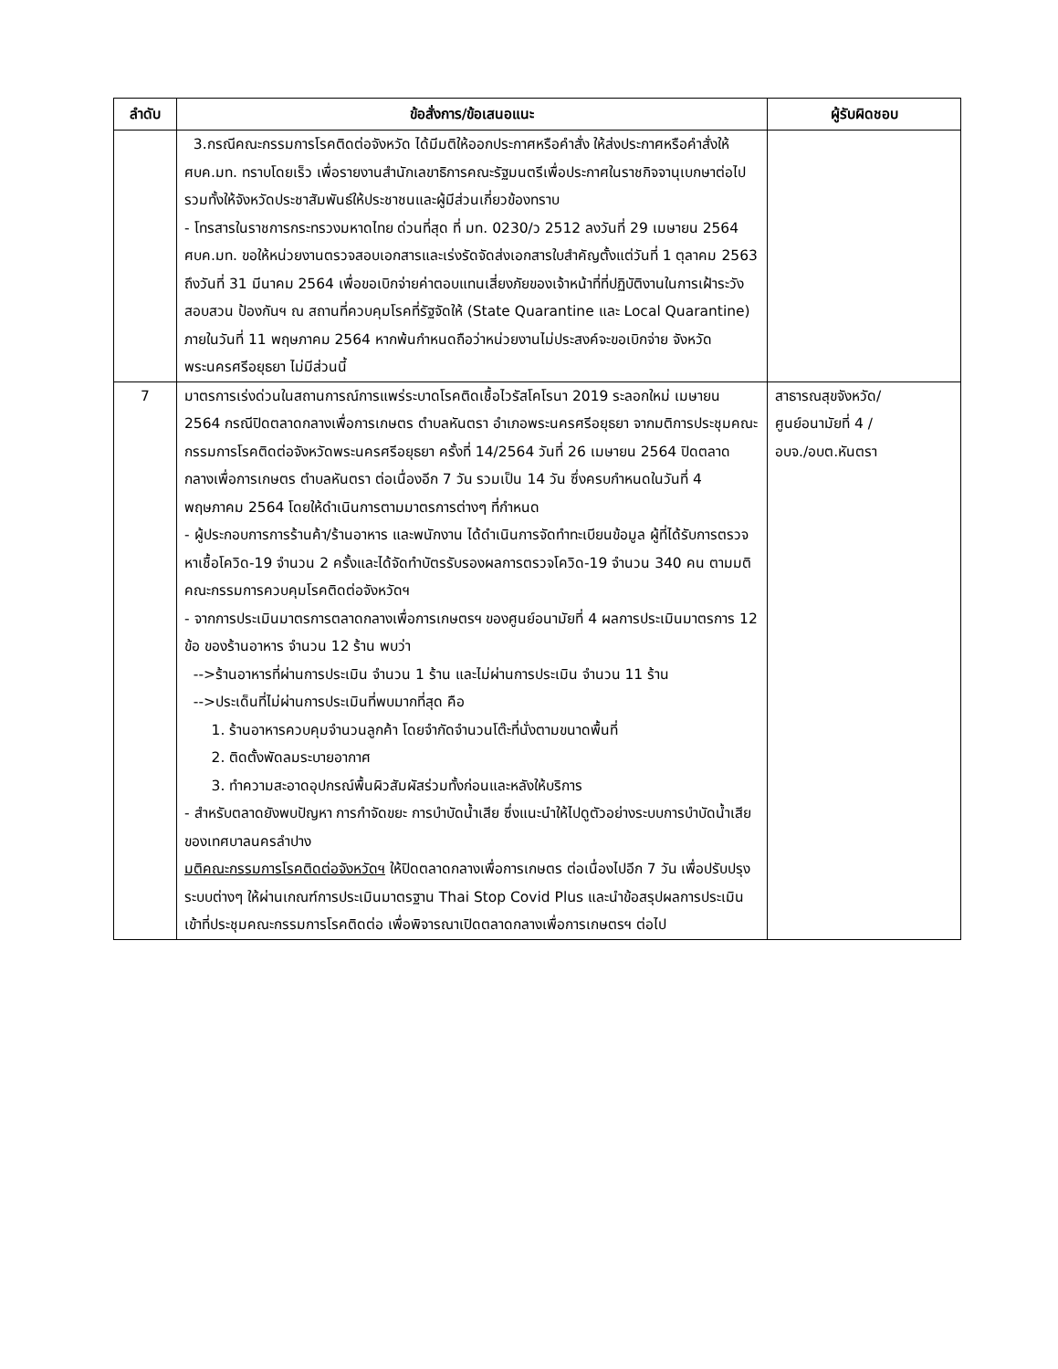| ลำดับ | ข้อสั่งการ/ข้อเสนอแนะ | ผู้รับผิดชอบ |
| --- | --- | --- |
| | 3.กรณีคณะกรรมการโรคติดต่อจังหวัด ได้มีมติให้ออกประกาศหรือคำสั่ง ให้ส่งประกาศหรือคำสั่งให้ ศบค.มท. ทราบโดยเร็ว เพื่อรายงานสำนักเลขาธิการคณะรัฐมนตรีเพื่อประกาศในราชกิจจานุเบกษาต่อไป รวมทั้งให้จังหวัดประชาสัมพันธ์ให้ประชาชนและผู้มีส่วนเกี่ยวข้องทราบ - โทรสารในราชการกระทรวงมหาดไทย ด่วนที่สุด ที่ มท. 0230/ว 2512 ลงวันที่ 29 เมษายน 2564 ศบค.มท. ขอให้หน่วยงานตรวจสอบเอกสารและเร่งรัดจัดส่งเอกสารใบสำคัญตั้งแต่วันที่ 1 ตุลาคม 2563 ถึงวันที่ 31 มีนาคม 2564 เพื่อขอเบิกจ่ายค่าตอบแทนเสี่ยงภัยของเจ้าหน้าที่ที่ปฏิบัติงานในการเฝ้าระวัง สอบสวน ป้องกันฯ ณ สถานที่ควบคุมโรคที่รัฐจัดให้ (State Quarantine และ Local Quarantine) ภายในวันที่ 11 พฤษภาคม 2564 หากพ้นกำหนดถือว่าหน่วยงานไม่ประสงค์จะขอเบิกจ่าย จังหวัดพระนครศรีอยุธยา ไม่มีส่วนนี้ | |
| 7 | มาตรการเร่งด่วนในสถานการณ์การแพร่ระบาดโรคติดเชื้อไวรัสโคโรนา 2019 ระลอกใหม่ เมษายน 2564 กรณีปิดตลาดกลางเพื่อการเกษตร ตำบลหันตรา อำเภอพระนครศรีอยุธยา จากมติการประชุมคณะกรรมการโรคติดต่อจังหวัดพระนครศรีอยุธยา ครั้งที่ 14/2564 วันที่ 26 เมษายน 2564 ปิดตลาดกลางเพื่อการเกษตร ตำบลหันตรา ต่อเนื่องอีก 7 วัน รวมเป็น 14 วัน ซึ่งครบกำหนดในวันที่ 4 พฤษภาคม 2564 โดยให้ดำเนินการตามมาตรการต่างๆ ที่กำหนด - ผู้ประกอบการการร้านค้า/ร้านอาหาร และพนักงาน ได้ดำเนินการจัดทำทะเบียนข้อมูล ผู้ที่ได้รับการตรวจหาเชื้อโควิด-19 จำนวน 2 ครั้งและได้จัดทำบัตรรับรองผลการตรวจโควิด-19 จำนวน 340 คน ตามมติคณะกรรมการควบคุมโรคติดต่อจังหวัดฯ - จากการประเมินมาตรการตลาดกลางเพื่อการเกษตรฯ ของศูนย์อนามัยที่ 4 ผลการประเมินมาตรการ 12 ข้อ ของร้านอาหาร จำนวน 12 ร้าน พบว่า -->ร้านอาหารที่ผ่านการประเมิน จำนวน 1 ร้าน และไม่ผ่านการประเมิน จำนวน 11 ร้าน -->ประเด็นที่ไม่ผ่านการประเมินที่พบมากที่สุด คือ 1. ร้านอาหารควบคุมจำนวนลูกค้า โดยจำกัดจำนวนโต๊ะที่นั่งตามขนาดพื้นที่ 2. ติดตั้งพัดลมระบายอากาศ 3. ทำความสะอาดอุปกรณ์พื้นผิวสัมผัสร่วมทั้งก่อนและหลังให้บริการ - สำหรับตลาดยังพบปัญหา การกำจัดขยะ การบำบัดน้ำเสีย ซึ่งแนะนำให้ไปดูตัวอย่างระบบการบำบัดน้ำเสียของเทศบาลนครลำปาง มติคณะกรรมการโรคติดต่อจังหวัดฯ ให้ปิดตลาดกลางเพื่อการเกษตร ต่อเนื่องไปอีก 7 วัน เพื่อปรับปรุงระบบต่างๆ ให้ผ่านเกณฑ์การประเมินมาตรฐาน Thai Stop Covid Plus และนำข้อสรุปผลการประเมิน เข้าที่ประชุมคณะกรรมการโรคติดต่อ เพื่อพิจารณาเปิดตลาดกลางเพื่อการเกษตรฯ ต่อไป | สาธารณสุขจังหวัด/ ศูนย์อนามัยที่ 4 / อบจ./อบต.หันตรา |